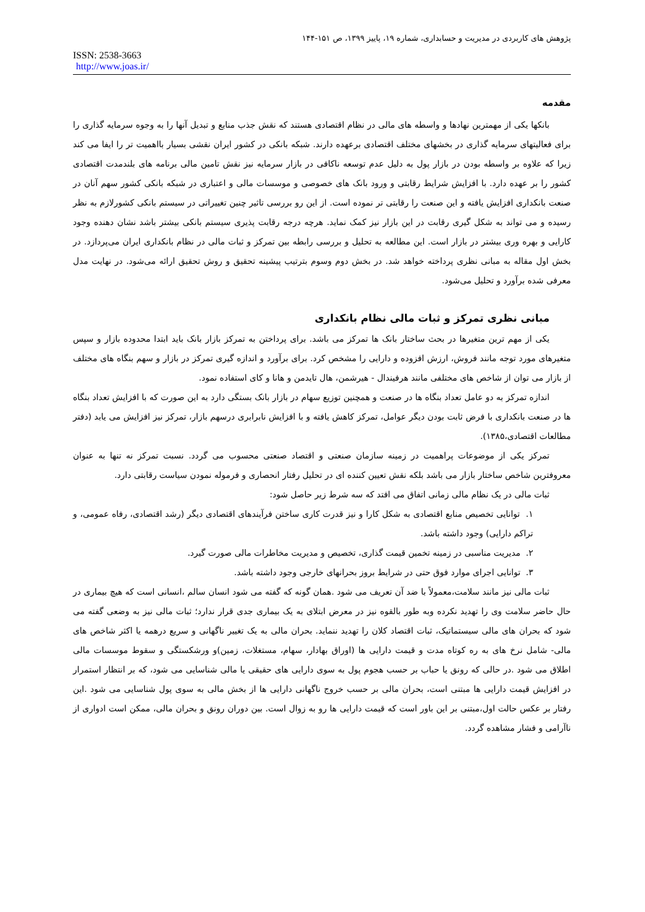پژوهش های کاربردی در مدیریت و حسابداری، شماره ۱۹، پاییز ۱۳۹۹، ص ۱۵۱-۱۴۴
ISSN: 2538-3663
http://www.joas.ir/
مقدمه
بانکها یکی از مهمترین نهادها و واسطه های مالی در نظام اقتصادی هستند که نقش جذب منابع و تبدیل آنها را به وجوه سرمایه گذاری را برای فعالیتهای سرمایه گذاری در بخشهای مختلف اقتصادی برعهده دارند. شبکه بانکی در کشور ایران نقشی بسیار بااهمیت تر را ایفا می کند زیرا که علاوه بر واسطه بودن در بازار پول به دلیل عدم توسعه ناکافی در بازار سرمایه نیز نقش تامین مالی برنامه های بلندمدت اقتصادی کشور را بر عهده دارد. با افزایش شرایط رقابتی و ورود بانک های خصوصی و موسسات مالی و اعتباری در شبکه بانکی کشور سهم آنان در صنعت بانکداری افزایش یافته و این صنعت را رقابتی تر نموده است. از این رو بررسی تاثیر چنین تغییراتی در سیستم بانکی کشورلازم به نظر رسیده و می تواند به شکل گیری رقابت در این بازار نیز کمک نماید. هرچه درجه رقابت پذیری سیستم بانکی بیشتر باشد نشان دهنده وجود کارایی و بهره وری بیشتر در بازار است. این مطالعه به تحلیل و بررسی رابطه بین تمرکز و ثبات مالی در نظام بانکداری ایران می‌پردازد. در بخش اول مقاله به مبانی نظری پرداخته خواهد شد. در بخش دوم وسوم بترتیب پیشینه تحقیق و روش تحقیق ارائه می‌شود. در نهایت مدل معرفی شده برآورد و تحلیل می‌شود.
مبانی نظری تمرکز و ثبات مالی نظام بانکداری
یکی از مهم ترین متغیرها در بحث ساختار بانک ها تمرکز می باشد. برای پرداختن به تمرکز بازار بانک باید ابتدا محدوده بازار و سپس متغیرهای مورد توجه مانند فروش، ارزش افزوده و دارایی را مشخص کرد. برای برآورد و اندازه گیری تمرکز در بازار و سهم بنگاه های مختلف از بازار می توان از شاخص های مختلفی مانند هرفیندال - هیرشمن، هال تایدمن و هانا و کای استفاده نمود.
اندازه تمرکز به دو عامل تعداد بنگاه ها در صنعت و همچنین توزیع سهام در بازار بانک بستگی دارد به این صورت که با افزایش تعداد بنگاه ها در صنعت بانکداری با فرض ثابت بودن دیگر عوامل، تمرکز کاهش یافته و با افزایش نابرابری درسهم بازار، تمرکز نیز افزایش می یابد (دفتر مطالعات اقتصادی،۱۳۸۵).
تمرکز یکی از موضوعات پراهمیت در زمینه سازمان صنعتی و اقتصاد صنعتی محسوب می گردد. نسبت تمرکز نه تنها به عنوان معروفترین شاخص ساختار بازار می باشد بلکه نقش تعیین کننده ای در تحلیل رفتار انحصاری و فرموله نمودن سیاست رقابتی دارد.
ثبات مالی در یک نظام مالی زمانی اتفاق می افتد که سه شرط زیر حاصل شود:
۱. توانایی تخصیص منابع اقتصادی به شکل کارا و نیز قدرت کاری ساختن فرآیندهای اقتصادی دیگر (رشد اقتصادی، رفاه عمومی، و تراکم دارایی) وجود داشته باشد.
۲. مدیریت مناسبی در زمینه تخمین قیمت گذاری، تخصیص و مدیریت مخاطرات مالی صورت گیرد.
۳. توانایی اجرای موارد فوق حتی در شرایط بروز بحرانهای خارجی وجود داشته باشد.
ثبات مالی نیز مانند سلامت،معمولاً با ضد آن تعریف می شود .همان گونه که گفته می شود انسان سالم ،انسانی است که هیچ بیماری در حال حاضر سلامت وی را تهدید نکرده وبه طور بالقوه نیز در معرض ابتلای به یک بیماری جدی قرار ندارد؛ ثبات مالی نیز به وضعی گفته می شود که بحران های مالی سیستماتیک، ثبات اقتصاد کلان را تهدید ننماید. بحران مالی به یک تغییر ناگهانی و سریع درهمه یا اکثر شاخص های مالی- شامل نرخ های به ره کوتاه مدت و قیمت دارایی ها (اوراق بهادار، سهام، مستغلات، زمین)و ورشکستگی و سقوط موسسات مالی اطلاق می شود .در حالی که رونق یا حباب بر حسب هجوم پول به سوی دارایی های حقیقی یا مالی شناسایی می شود، که بر انتظار استمرار در افزایش قیمت دارایی ها مبتنی است، بحران مالی بر حسب خروج ناگهانی دارایی ها از بخش مالی به سوی پول شناسایی می شود .این رفتار بر عکس حالت اول،مبتنی بر این باور است که قیمت دارایی ها رو به زوال است. بین دوران رونق و بحران مالی، ممکن است ادواری از ناآرامی و فشار مشاهده گردد.